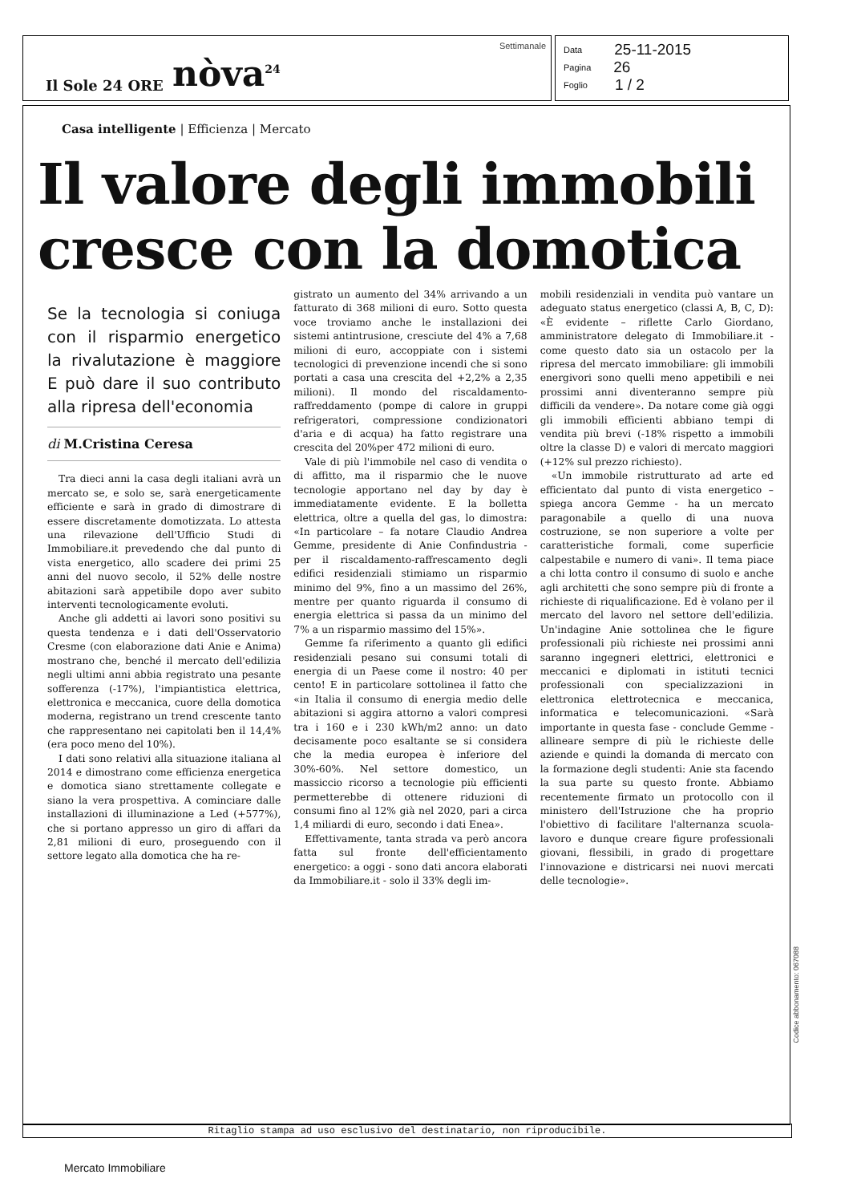Il Sole 24 ORE nòva<sup>24</sup> Settimanale
Data 25-11-2015
Pagina 26
Foglio 1 / 2
Casa intelligente | Efficienza | Mercato
Il valore degli immobili cresce con la domotica
Se la tecnologia si coniuga con il risparmio energetico la rivalutazione è maggiore E può dare il suo contributo alla ripresa dell'economia
di M.Cristina Ceresa
Tra dieci anni la casa degli italiani avrà un mercato se, e solo se, sarà energeticamente efficiente e sarà in grado di dimostrare di essere discretamente domotizzata. Lo attesta una rilevazione dell'Ufficio Studi di Immobiliare.it prevedendo che dal punto di vista energetico, allo scadere dei primi 25 anni del nuovo secolo, il 52% delle nostre abitazioni sarà appetibile dopo aver subito interventi tecnologicamente evoluti.
Anche gli addetti ai lavori sono positivi su questa tendenza e i dati dell'Osservatorio Cresme (con elaborazione dati Anie e Anima) mostrano che, benché il mercato dell'edilizia negli ultimi anni abbia registrato una pesante sofferenza (-17%), l'impiantistica elettrica, elettronica e meccanica, cuore della domotica moderna, registrano un trend crescente tanto che rappresentano nei capitolati ben il 14,4% (era poco meno del 10%).
I dati sono relativi alla situazione italiana al 2014 e dimostrano come efficienza energetica e domotica siano strettamente collegate e siano la vera prospettiva. A cominciare dalle installazioni di illuminazione a Led (+577%), che si portano appresso un giro di affari da 2,81 milioni di euro, proseguendo con il settore legato alla domotica che ha re-
gistrato un aumento del 34% arrivando a un fatturato di 368 milioni di euro. Sotto questa voce troviamo anche le installazioni dei sistemi antintrusione, cresciute del 4% a 7,68 milioni di euro, accoppiate con i sistemi tecnologici di prevenzione incendi che si sono portati a casa una crescita del +2,2% a 2,35 milioni). Il mondo del riscaldamento-raffreddamento (pompe di calore in gruppi refrigeratori, compressione condizionatori d'aria e di acqua) ha fatto registrare una crescita del 20%per 472 milioni di euro.
Vale di più l'immobile nel caso di vendita o di affitto, ma il risparmio che le nuove tecnologie apportano nel day by day è immediatamente evidente. E la bolletta elettrica, oltre a quella del gas, lo dimostra: «In particolare – fa notare Claudio Andrea Gemme, presidente di Anie Confindustria - per il riscaldamento-raffrescamento degli edifici residenziali stimiamo un risparmio minimo del 9%, fino a un massimo del 26%, mentre per quanto riguarda il consumo di energia elettrica si passa da un minimo del 7% a un risparmio massimo del 15%».
Gemme fa riferimento a quanto gli edifici residenziali pesano sui consumi totali di energia di un Paese come il nostro: 40 per cento! E in particolare sottolinea il fatto che «in Italia il consumo di energia medio delle abitazioni si aggira attorno a valori compresi tra i 160 e i 230 kWh/m2 anno: un dato decisamente poco esaltante se si considera che la media europea è inferiore del 30%-60%. Nel settore domestico, un massiccio ricorso a tecnologie più efficienti permetterebbe di ottenere riduzioni di consumi fino al 12% già nel 2020, pari a circa 1,4 miliardi di euro, secondo i dati Enea».
Effettivamente, tanta strada va però ancora fatta sul fronte dell'efficientamento energetico: a oggi - sono dati ancora elaborati da Immobiliare.it - solo il 33% degli im-
mobili residenziali in vendita può vantare un adeguato status energetico (classi A, B, C, D): «È evidente – riflette Carlo Giordano, amministratore delegato di Immobiliare.it - come questo dato sia un ostacolo per la ripresa del mercato immobiliare: gli immobili energivori sono quelli meno appetibili e nei prossimi anni diventeranno sempre più difficili da vendere». Da notare come già oggi gli immobili efficienti abbiano tempi di vendita più brevi (-18% rispetto a immobili oltre la classe D) e valori di mercato maggiori (+12% sul prezzo richiesto).
«Un immobile ristrutturato ad arte ed efficientato dal punto di vista energetico – spiega ancora Gemme - ha un mercato paragonabile a quello di una nuova costruzione, se non superiore a volte per caratteristiche formali, come superficie calpestabile e numero di vani». Il tema piace a chi lotta contro il consumo di suolo e anche agli architetti che sono sempre più di fronte a richieste di riqualificazione. Ed è volano per il mercato del lavoro nel settore dell'edilizia. Un'indagine Anie sottolinea che le figure professionali più richieste nei prossimi anni saranno ingegneri elettrici, elettronici e meccanici e diplomati in istituti tecnici professionali con specializzazioni in elettronica elettrotecnica e meccanica, informatica e telecomunicazioni. «Sarà importante in questa fase - conclude Gemme - allineare sempre di più le richieste delle aziende e quindi la domanda di mercato con la formazione degli studenti: Anie sta facendo la sua parte su questo fronte. Abbiamo recentemente firmato un protocollo con il ministero dell'Istruzione che ha proprio l'obiettivo di facilitare l'alternanza scuola-lavoro e dunque creare figure professionali giovani, flessibili, in grado di progettare l'innovazione e districarsi nei nuovi mercati delle tecnologie».
Ritaglio stampa ad uso esclusivo del destinatario, non riproducibile.
Codice abbonamento: 067088
Mercato Immobiliare